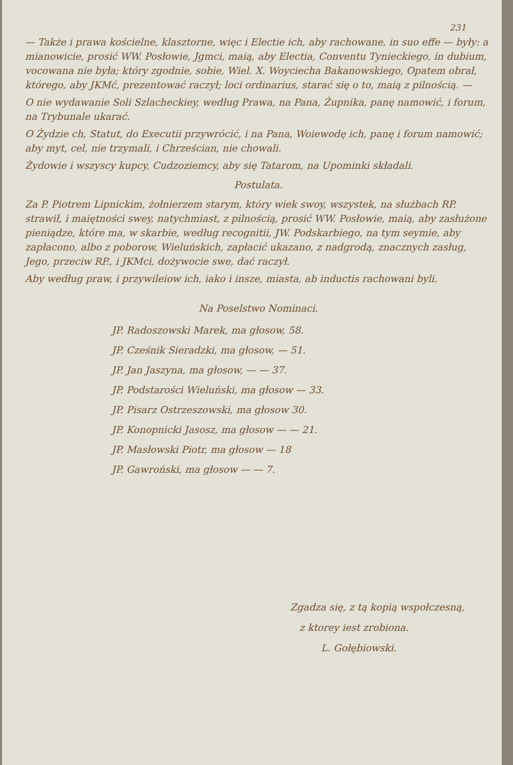231
— Także i prawa kościelne, klasztorne, więc i Electie ich, aby rachowane, in suo effe — były: a mianowicie, prosić WW. Posłowie, Jgmci, maią, aby Electia, Conventu Tynieckiego, in dubium, vocowana nie była; który zgodnie, sobie, Wiel. X. Woyciecha Bakanowskiego, Opatem obrał, którego, aby JKMć, prezentować raczył; loci ordinarius, starać się o to, maią z pilnością. —
O nie wydawanie Soli Szlacheckiey, według Prawa, na Pana, Żupnika, panę namowić, i forum, na Trybunale ukarać.
O Żydzie ch, Statut, do Executii przywrócić, i na Pana, Woiewodę ich, panę i forum namowić; aby myt, cel, nie trzymali, i Chrześcian, nie chowali.
Żydowie i wszyscy kupcy, Cudzoziemcy, aby się Tatarom, na Upominki składali.
Postulata.
Za P. Piotrem Lipnickim, żołnierzem starym, który wiek swoy, wszystek, na służbach RP. strawił, i maiętności swey, natychmiast, z pilnością, prosić WW. Posłowie, maią, aby zasłużone pieniądze, które ma, w skarbie, według recognitii, JW. Podskarbiego, na tym seymie, aby zapłacono, albo z poborow, Wieluńskich, zapłacić ukazano, z nadgrodą, znacznych zasług, Jego, przeciw RP., i JKMci, dożywocie swe, dać raczył.
Aby według praw, i przywileiow ich, iako i insze, miasta, ab inductis rachowani byli.
Na Poselstwo Nominaci.
JP. Radoszowski Marek, ma głosow, 58.
JP. Cześnik Sieradzki, ma głosow, — 51.
JP. Jan Jaszyna, ma głosow, — — 37.
JP. Podstarości Wieluński, ma głosow — 33.
JP. Pisarz Ostrzeszowski, ma głosow 30.
JP. Konopnicki Jasosz, ma głosow — — 21.
JP. Masłowski Piotr, ma głosow — 18
JP. Gawroński, ma głosow — — 7.
Zgadza się, z tą kopią wspołczesną,
z ktorey iest zrobiona.
L. Gołębiowski.